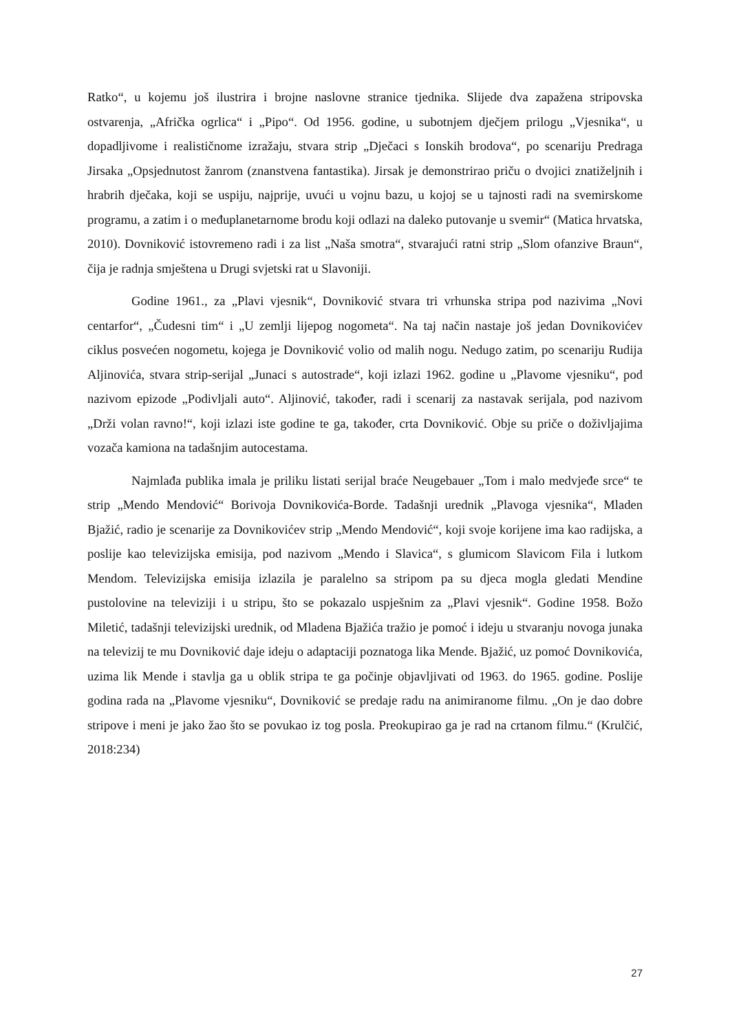Ratko“, u kojemu još ilustrira i brojne naslovne stranice tjednika. Slijede dva zapažena stripovska ostvarenja, „Afrička ogrlica“ i „Pipo“. Od 1956. godine, u subotnjem dječjem prilogu „Vjesnika“, u dopadljivome i realističnome izražaju, stvara strip „Dječaci s Ionskih brodova“, po scenariju Predraga Jirsaka „Opsjednutost žanrom (znanstvena fantastika). Jirsak je demonstrirao priču o dvojici znatiželjnih i hrabrih dječaka, koji se uspiju, najprije, uvući u vojnu bazu, u kojoj se u tajnosti radi na svemirskome programu, a zatim i o međuplanetarnome brodu koji odlazi na daleko putovanje u svemir“ (Matica hrvatska, 2010). Dovniković istovremeno radi i za list „Naša smotra“, stvarajući ratni strip „Slom ofanzive Braun“, čija je radnja smještena u Drugi svjetski rat u Slavoniji.
Godine 1961., za „Plavi vjesnik“, Dovniković stvara tri vrhunska stripa pod nazivima „Novi centarfor“, „Čudesni tim“ i „U zemlji lijepog nogometa“. Na taj način nastaje još jedan Dovnikovićev ciklus posvećen nogometu, kojega je Dovniković volio od malih nogu. Nedugo zatim, po scenariju Rudija Aljinovića, stvara strip-serijal „Junaci s autostrade“, koji izlazi 1962. godine u „Plavome vjesniku“, pod nazivom epizode „Podivljali auto“. Aljinović, također, radi i scenarij za nastavak serijala, pod nazivom „Drži volan ravno!“, koji izlazi iste godine te ga, također, crta Dovniković. Obje su priče o doživljajima vozača kamiona na tadašnjim autocestama.
Najmlađa publika imala je priliku listati serijal braće Neugebauer „Tom i malo medvjeđe srce“ te strip „Mendo Mendović“ Borivoja Dovnikovića-Borde. Tadašnji urednik „Plavoga vjesnika“, Mladen Bjažić, radio je scenarije za Dovnikovićev strip „Mendo Mendović“, koji svoje korijene ima kao radijska, a poslije kao televizijska emisija, pod nazivom „Mendo i Slavica“, s glumicom Slavicom Fila i lutkom Mendom. Televizijska emisija izlazila je paralelno sa stripom pa su djeca mogla gledati Mendine pustolovine na televiziji i u stripu, što se pokazalo uspješnim za „Plavi vjesnik“. Godine 1958. Božo Miletić, tadašnji televizijski urednik, od Mladena Bjažića tražio je pomoć i ideju u stvaranju novoga junaka na televizij te mu Dovniković daje ideju o adaptaciji poznatoga lika Mende. Bjažić, uz pomoć Dovnikovića, uzima lik Mende i stavlja ga u oblik stripa te ga počinje objavljivati od 1963. do 1965. godine. Poslije godina rada na „Plavome vjesniku“, Dovniković se predaje radu na animiranome filmu. „On je dao dobre stripove i meni je jako žao što se povukao iz tog posla. Preokupirao ga je rad na crtanom filmu.“ (Krulčić, 2018:234)
27